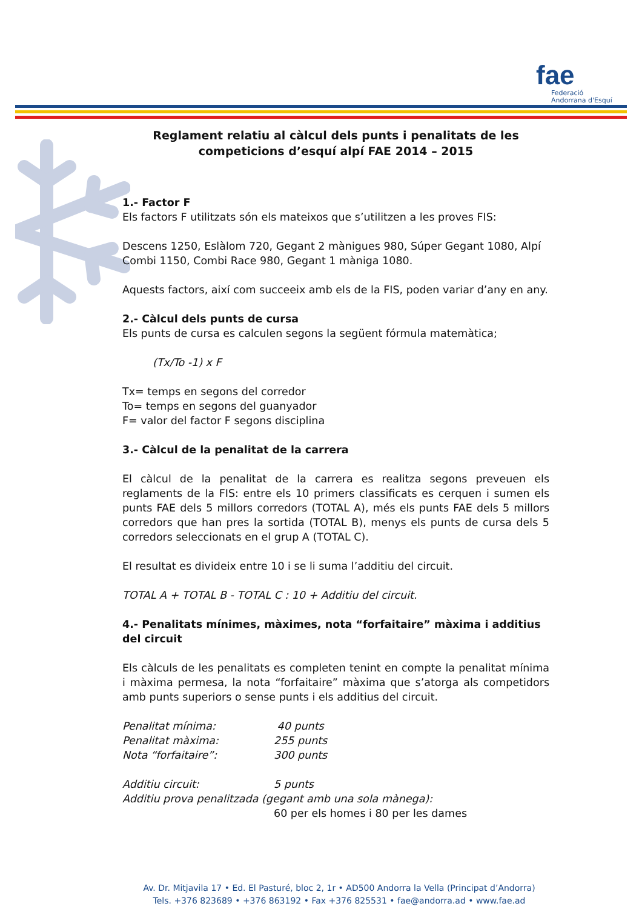fae
Federació
Andorrana d'Esquí
Reglament relatiu al càlcul dels punts i penalitats de les competicions d’esquí alpí FAE 2014 – 2015
1.- Factor F
Els factors F utilitzats són els mateixos que s’utilitzen a les proves FIS:
Descens 1250, Eslàlom 720, Gegant 2 mànigues 980, Súper Gegant 1080, Alpí Combi 1150, Combi Race 980, Gegant 1 màniga 1080.
Aquests factors, així com succeeix amb els de la FIS, poden variar d’any en any.
2.- Càlcul dels punts de cursa
Els punts de cursa es calculen segons la següent fórmula matemàtica;
(Tx/To -1) x F
Tx= temps en segons del corredor
To= temps en segons del guanyador
F= valor del factor F segons disciplina
3.- Càlcul de la penalitat de la carrera
El càlcul de la penalitat de la carrera es realitza segons preveuen els reglaments de la FIS: entre els 10 primers classificats es cerquen i sumen els punts FAE dels 5 millors corredors (TOTAL A), més els punts FAE dels 5 millors corredors que han pres la sortida (TOTAL B), menys els punts de cursa dels 5 corredors seleccionats en el grup A (TOTAL C).
El resultat es divideix entre 10 i se li suma l’additiu del circuit.
TOTAL A + TOTAL B - TOTAL C : 10 + Additiu del circuit.
4.- Penalitats mínimes, màximes, nota “forfaitaire” màxima i additius del circuit
Els càlculs de les penalitats es completen tenint en compte la penalitat mínima i màxima permesa, la nota “forfaitaire” màxima que s’atorga als competidors amb punts superiors o sense punts i els additius del circuit.
Penalitat mínima: 40 punts
Penalitat màxima: 255 punts
Nota “forfaitaire”: 300 punts
Additiu circuit: 5 punts
Additiu prova penalitzada (gegant amb una sola mànega):
60 per els homes i 80 per les dames
Av. Dr. Mitjavila 17 • Ed. El Pasturé, bloc 2, 1r • AD500 Andorra la Vella (Principat d’Andorra)
Tels. +376 823689 • +376 863192 • Fax +376 825531 • fae@andorra.ad • www.fae.ad